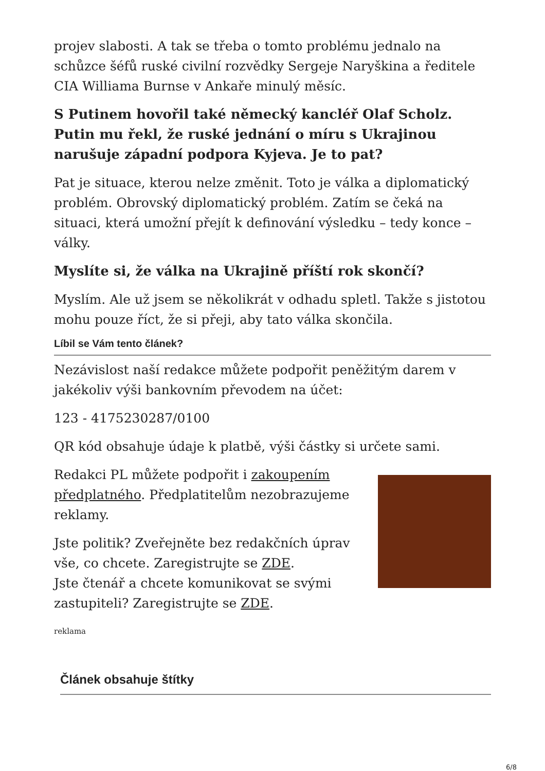projev slabosti. A tak se třeba o tomto problému jednalo na schůzce šéfů ruské civilní rozvědky Sergeje Naryškina a ředitele CIA Williama Burnse v Ankaře minulý měsíc.
S Putinem hovořil také německý kancléř Olaf Scholz. Putin mu řekl, že ruské jednání o míru s Ukrajinou narušuje západní podpora Kyjeva. Je to pat?
Pat je situace, kterou nelze změnit. Toto je válka a diplomatický problém. Obrovský diplomatický problém. Zatím se čeká na situaci, která umožní přejít k definování výsledku – tedy konce – války.
Myslíte si, že válka na Ukrajině příští rok skončí?
Myslím. Ale už jsem se několikrát v odhadu spletl. Takže s jistotou mohu pouze říct, že si přeji, aby tato válka skončila.
Líbil se Vám tento článek?
Nezávislost naší redakce můžete podpořit peněžitým darem v jakékoliv výši bankovním převodem na účet:
123 - 4175230287/0100
QR kód obsahuje údaje k platbě, výši částky si určete sami.
Redakci PL můžete podpořit i zakoupením předplatného. Předplatitelům nezobrazujeme reklamy.
Jste politik? Zveřejněte bez redakčních úprav vše, co chcete. Zaregistrujte se ZDE.
Jste čtenář a chcete komunikovat se svými zastupiteli? Zaregistrujte se ZDE.
reklama
Článek obsahuje štítky
6/8